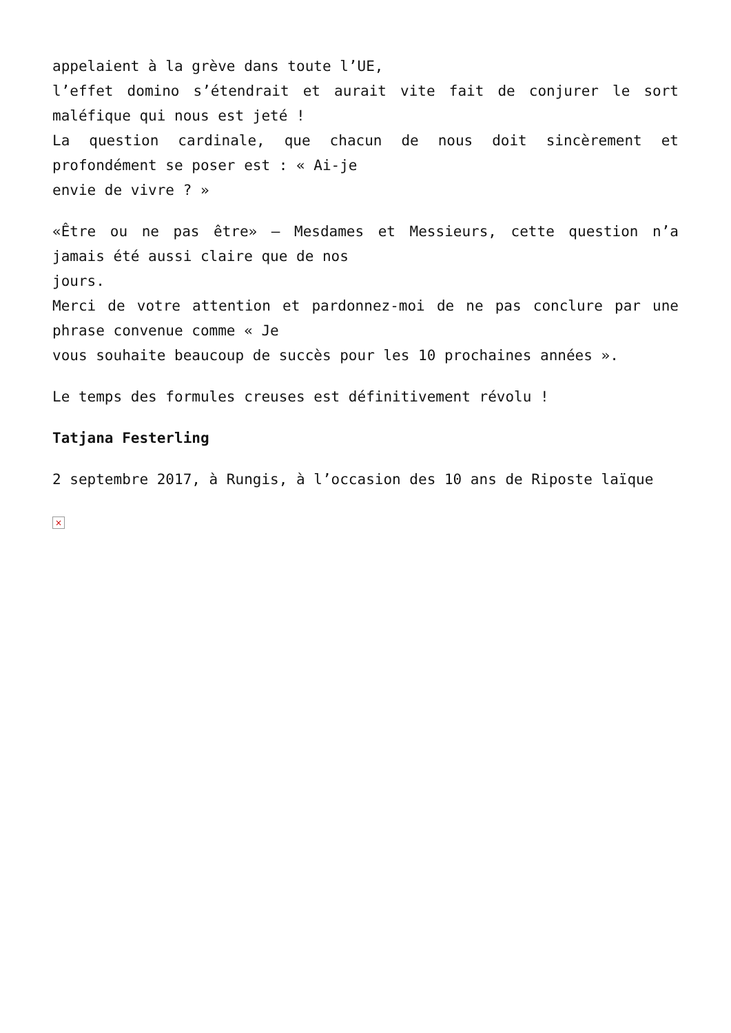appelaient à la grève dans toute l’UE,
l’effet domino s’étendrait et aurait vite fait de conjurer le sort maléfique qui nous est jeté !
La question cardinale, que chacun de nous doit sincèrement et profondément se poser est : « Ai-je
envie de vivre ? »
«Être ou ne pas être» – Mesdames et Messieurs, cette question n’a jamais été aussi claire que de nos
jours.
Merci de votre attention et pardonnez-moi de ne pas conclure par une phrase convenue comme « Je
vous souhaite beaucoup de succès pour les 10 prochaines années ».
Le temps des formules creuses est définitivement révolu !
Tatjana Festerling
2 septembre 2017, à Rungis, à l’occasion des 10 ans de Riposte laïque
×